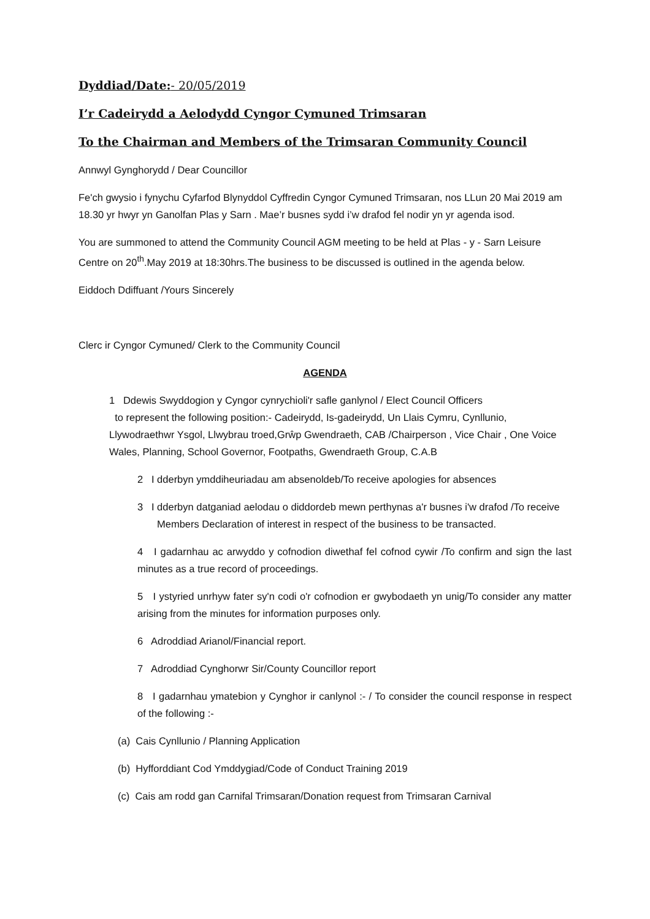Dyddiad/Date:- 20/05/2019
I’r Cadeirydd a Aelodydd Cyngor Cymuned Trimsaran
To the Chairman and Members of the Trimsaran Community Council
Annwyl Gynghorydd / Dear Councillor
Fe'ch gwysio i fynychu Cyfarfod Blynyddol Cyffredin Cyngor Cymuned Trimsaran, nos LLun 20 Mai 2019 am 18.30 yr hwyr yn Ganolfan Plas y Sarn . Mae’r busnes sydd i’w drafod fel nodir yn yr agenda isod.
You are summoned to attend the Community Council AGM meeting to be held at Plas - y - Sarn Leisure Centre on 20<sup>th</sup>.May 2019 at 18:30hrs.The business to be discussed is outlined in the agenda below.
Eiddoch Ddiffuant /Yours Sincerely
Clerc ir Cyngor Cymuned/ Clerk to the Community Council
AGENDA
1 Ddewis Swyddogion y Cyngor cynrychioli'r safle ganlynol / Elect Council Officers
to represent the following position:- Cadeirydd, Is-gadeirydd, Un Llais Cymru, Cynllunio, Llywodraethwr Ysgol, Llwybrau troed,Grŵp Gwendraeth, CAB /Chairperson , Vice Chair , One Voice Wales, Planning, School Governor, Footpaths, Gwendraeth Group, C.A.B
2 I dderbyn ymddiheuriadau am absenoldeb/To receive apologies for absences
3 I dderbyn datganiad aelodau o diddordeb mewn perthynas a'r busnes i'w drafod /To receive Members Declaration of interest in respect of the business to be transacted.
4 I gadarnhau ac arwyddo y cofnodion diwethaf fel cofnod cywir /To confirm and sign the last minutes as a true record of proceedings.
5 I ystyried unrhyw fater sy'n codi o'r cofnodion er gwybodaeth yn unig/To consider any matter arising from the minutes for information purposes only.
6 Adroddiad Arianol/Financial report.
7 Adroddiad Cynghorwr Sir/County Councillor report
8 I gadarnhau ymatebion y Cynghor ir canlynol :- / To consider the council response in respect of the following :-
(a) Cais Cynllunio / Planning Application
(b) Hyfforddiant Cod Ymddygiad/Code of Conduct Training 2019
(c) Cais am rodd gan Carnifal Trimsaran/Donation request from Trimsaran Carnival